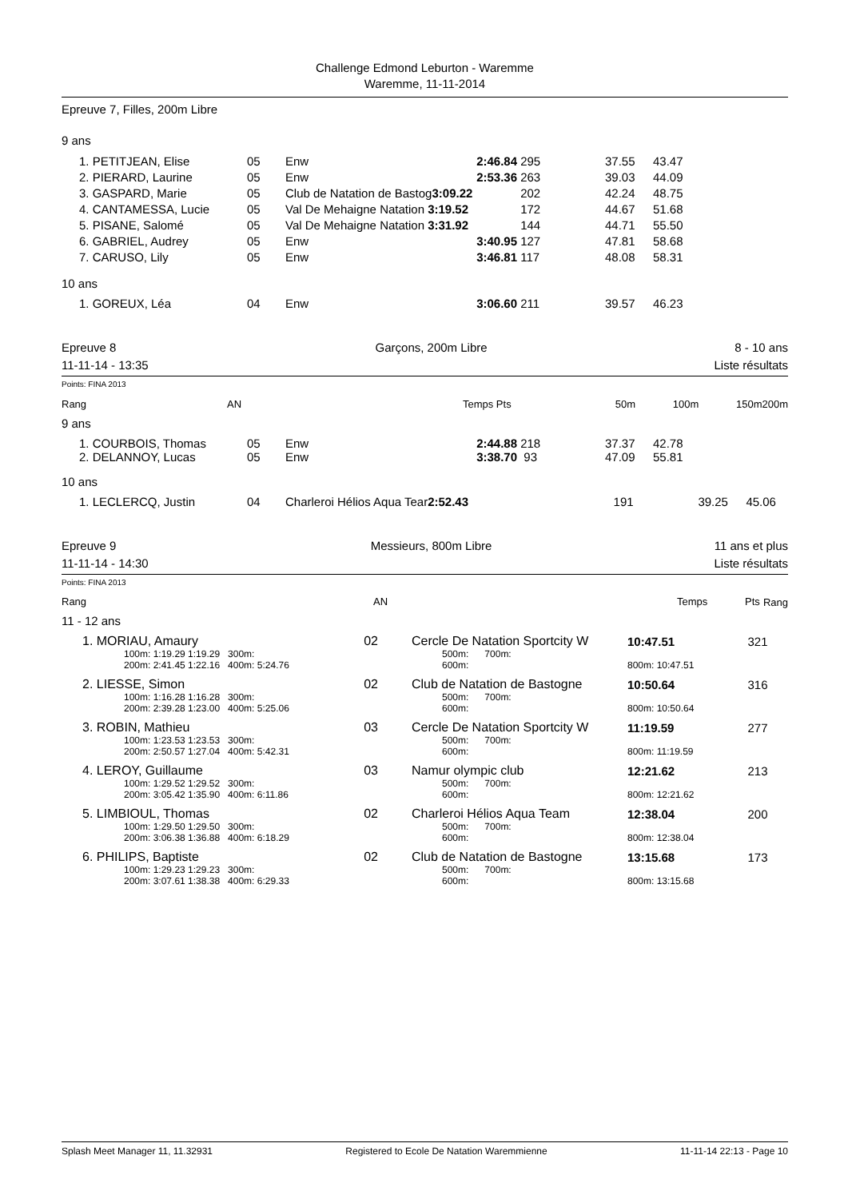Challenge Edmond Leburton - Waremme
Waremme, 11-11-2014
Epreuve 7, Filles, 200m Libre
9 ans
| 1. PETITJEAN, Elise | 05 | Enw | 2:46.84 | 295 | 37.55 | 43.47 |
| 2. PIERARD, Laurine | 05 | Enw | 2:53.36 | 263 | 39.03 | 44.09 |
| 3. GASPARD, Marie | 05 | Club de Natation de Bastog 3:09.22 | | 202 | 42.24 | 48.75 |
| 4. CANTAMESSA, Lucie | 05 | Val De Mehaigne Natation 3:19.52 | | 172 | 44.67 | 51.68 |
| 5. PISANE, Salomé | 05 | Val De Mehaigne Natation 3:31.92 | | 144 | 44.71 | 55.50 |
| 6. GABRIEL, Audrey | 05 | Enw | 3:40.95 | 127 | 47.81 | 58.68 |
| 7. CARUSO, Lily | 05 | Enw | 3:46.81 | 117 | 48.08 | 58.31 |
10 ans
| 1. GOREUX, Léa | 04 | Enw | 3:06.60 | 211 | 39.57 | 46.23 |
Epreuve 8
11-11-14 - 13:35
Garçons, 200m Libre 8 - 10 ans
Liste résultats
Points: FINA 2013
| Rang | AN | Temps | Pts | 50m | 100m | 150m | 200m |
| --- | --- | --- | --- | --- | --- | --- | --- |
9 ans
| 1. COURBOIS, Thomas | 05 | Enw | 2:44.88 | 218 | 37.37 | 42.78 |
| 2. DELANNOY, Lucas | 05 | Enw | 3:38.70 | 93 | 47.09 | 55.81 |
10 ans
| 1. LECLERCQ, Justin | 04 | Charleroi Hélios Aqua Tear 2:52.43 | 191 | 39.25 | 45.06 |
Epreuve 9
11-11-14 - 14:30
Messieurs, 800m Libre 11 ans et plus
Liste résultats
Points: FINA 2013
| Rang |
| --- |
| Rang | AN | Temps | Pts |
| --- | --- | --- | --- |
11 - 12 ans
| 1. MORIAU, Amaury 02 | Cercle De Natation Sportcity W | 10:47.51 | 321 |
| 100m: 1:19.29 1:19.29 300m: 200m: 2:41.45 1:22.16 400m: 5:24.76 | 500m: 700m: 600m: | 800m: 10:47.51 | |
| 2. LIESSE, Simon 02 | Club de Natation de Bastogne | 10:50.64 | 316 |
| 100m: 1:16.28 1:16.28 300m: 200m: 2:39.28 1:23.00 400m: 5:25.06 | 500m: 700m: 600m: | 800m: 10:50.64 | |
| 3. ROBIN, Mathieu 03 | Cercle De Natation Sportcity W | 11:19.59 | 277 |
| 100m: 1:23.53 1:23.53 300m: 200m: 2:50.57 1:27.04 400m: 5:42.31 | 500m: 700m: 600m: | 800m: 11:19.59 | |
| 4. LEROY, Guillaume 03 | Namur olympic club | 12:21.62 | 213 |
| 100m: 1:29.52 1:29.52 300m: 200m: 3:05.42 1:35.90 400m: 6:11.86 | 500m: 700m: 600m: | 800m: 12:21.62 | |
| 5. LIMBIOUL, Thomas 02 | Charleroi Hélios Aqua Team | 12:38.04 | 200 |
| 100m: 1:29.50 1:29.50 300m: 200m: 3:06.38 1:36.88 400m: 6:18.29 | 500m: 700m: 600m: | 800m: 12:38.04 | |
| 6. PHILIPS, Baptiste 02 | Club de Natation de Bastogne | 13:15.68 | 173 |
| 100m: 1:29.23 1:29.23 300m: 200m: 3:07.61 1:38.38 400m: 6:29.33 | 500m: 700m: 600m: | 800m: 13:15.68 | |
Splash Meet Manager 11, 11.32931 Registered to Ecole De Natation Waremmienne 11-11-14 22:13 - Page 10